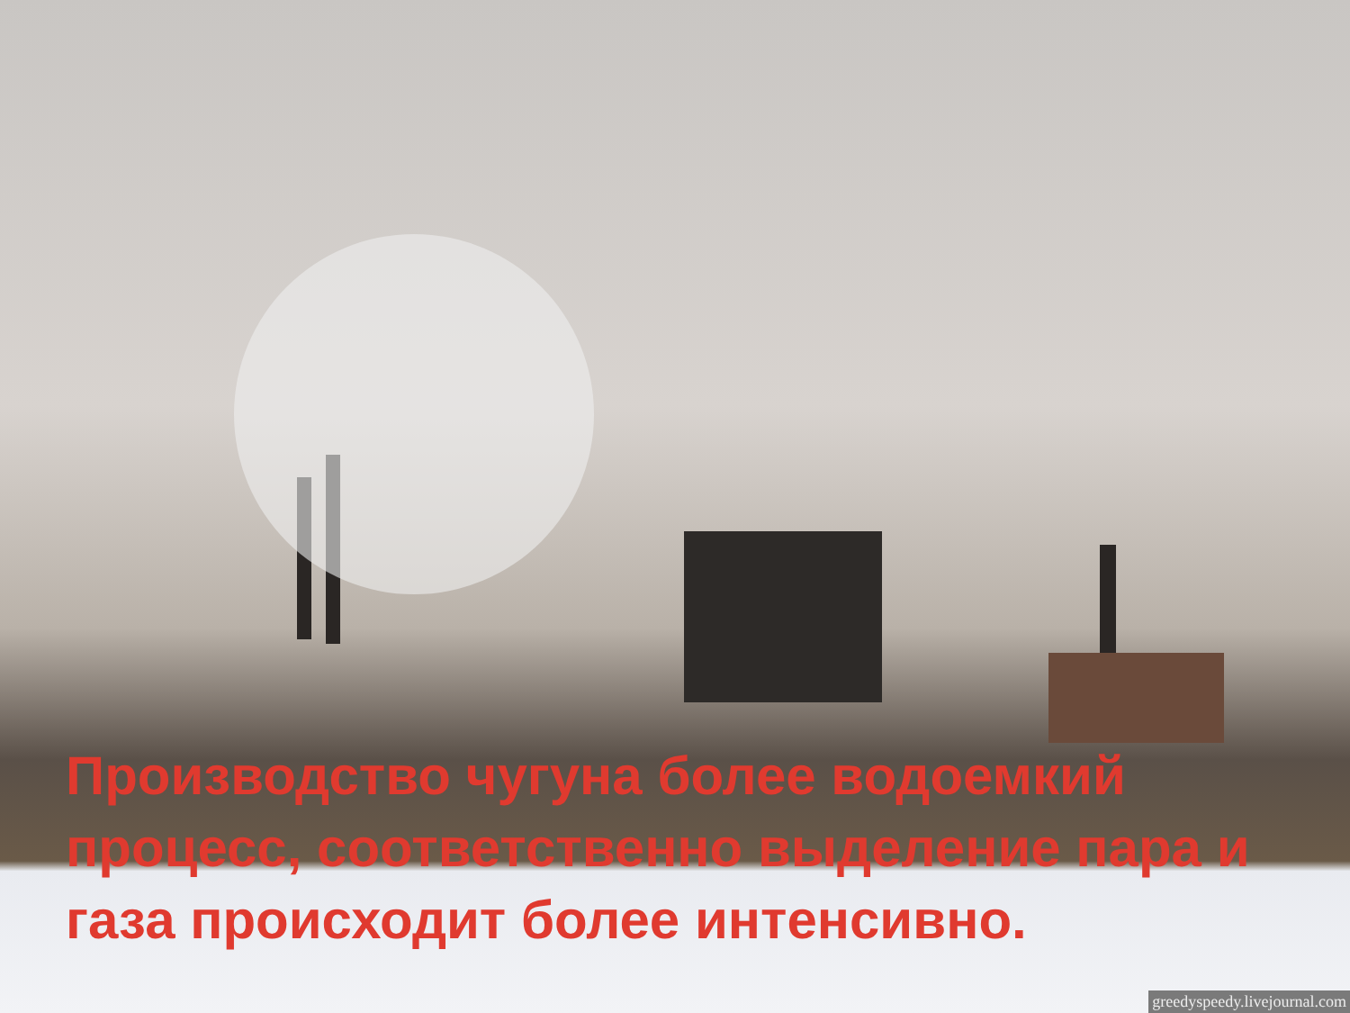Производство чугуна более водоемкий процесс, соответственно выделение пара и газа происходит более интенсивно.
greedyspeedy.livejournal.com